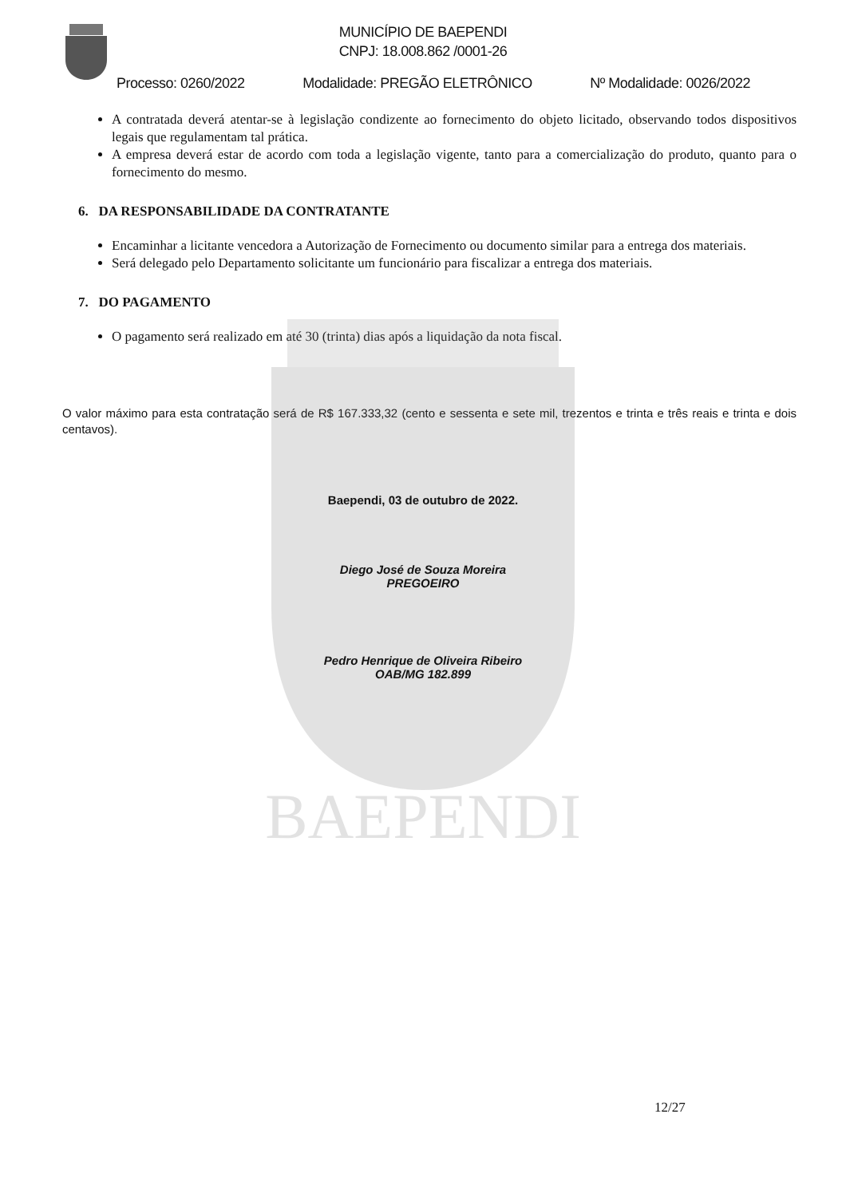BAEPENDI
MUNICÍPIO DE BAEPENDI
CNPJ: 18.008.862 /0001-26
Processo: 0260/2022 Modalidade: PREGÃO ELETRÔNICO Nº Modalidade: 0026/2022
A contratada deverá atentar-se à legislação condizente ao fornecimento do objeto licitado, observando todos dispositivos legais que regulamentam tal prática.
A empresa deverá estar de acordo com toda a legislação vigente, tanto para a comercialização do produto, quanto para o fornecimento do mesmo.
6. DA RESPONSABILIDADE DA CONTRATANTE
Encaminhar a licitante vencedora a Autorização de Fornecimento ou documento similar para a entrega dos materiais.
Será delegado pelo Departamento solicitante um funcionário para fiscalizar a entrega dos materiais.
7. DO PAGAMENTO
O pagamento será realizado em até 30 (trinta) dias após a liquidação da nota fiscal.
O valor máximo para esta contratação será de R$ 167.333,32 (cento e sessenta e sete mil, trezentos e trinta e três reais e trinta e dois centavos).
Baependi, 03 de outubro de 2022.
Diego José de Souza Moreira
PREGOEIRO
Pedro Henrique de Oliveira Ribeiro
OAB/MG 182.899
12/27